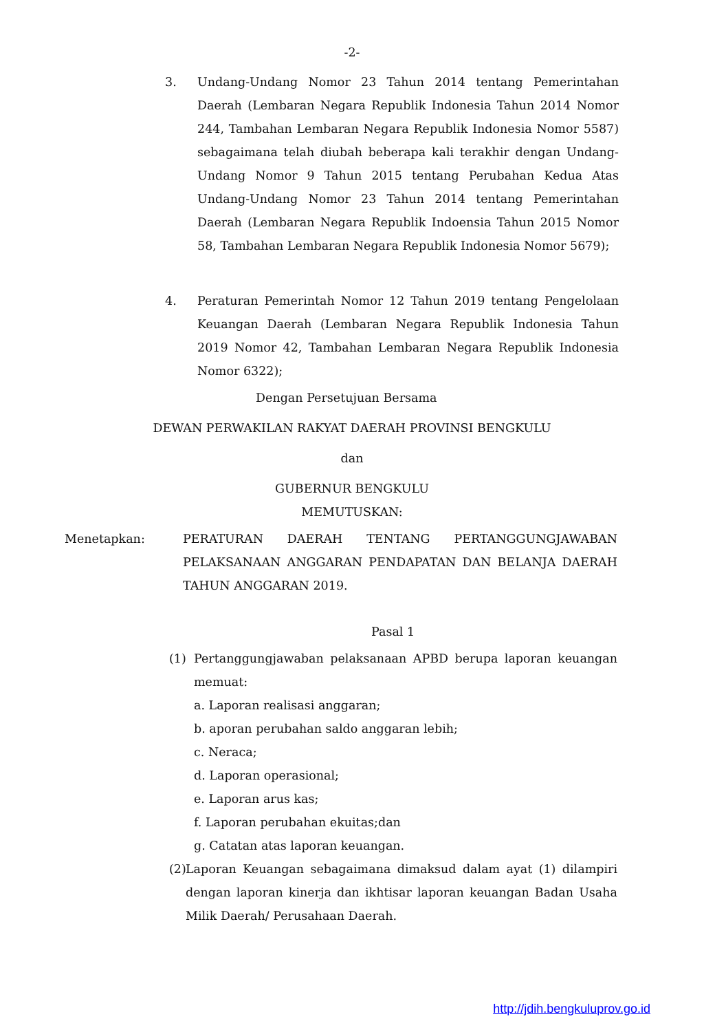-2-
3. Undang-Undang Nomor 23 Tahun 2014 tentang Pemerintahan Daerah (Lembaran Negara Republik Indonesia Tahun 2014 Nomor 244, Tambahan Lembaran Negara Republik Indonesia Nomor 5587) sebagaimana telah diubah beberapa kali terakhir dengan Undang-Undang Nomor 9 Tahun 2015 tentang Perubahan Kedua Atas Undang-Undang Nomor 23 Tahun 2014 tentang Pemerintahan Daerah (Lembaran Negara Republik Indoensia Tahun 2015 Nomor 58, Tambahan Lembaran Negara Republik Indonesia Nomor 5679);
4. Peraturan Pemerintah Nomor 12 Tahun 2019 tentang Pengelolaan Keuangan Daerah (Lembaran Negara Republik Indonesia Tahun 2019 Nomor 42, Tambahan Lembaran Negara Republik Indonesia Nomor 6322);
Dengan Persetujuan Bersama
DEWAN PERWAKILAN RAKYAT DAERAH PROVINSI BENGKULU
dan
GUBERNUR BENGKULU
MEMUTUSKAN:
Menetapkan: PERATURAN DAERAH TENTANG PERTANGGUNGJAWABAN PELAKSANAAN ANGGARAN PENDAPATAN DAN BELANJA DAERAH TAHUN ANGGARAN 2019.
Pasal 1
(1) Pertanggungjawaban pelaksanaan APBD berupa laporan keuangan memuat:
a. Laporan realisasi anggaran;
b. aporan perubahan saldo anggaran lebih;
c. Neraca;
d. Laporan operasional;
e. Laporan arus kas;
f. Laporan perubahan ekuitas;dan
g. Catatan atas laporan keuangan.
(2)
Laporan Keuangan sebagaimana dimaksud dalam ayat (1) dilampiri dengan laporan kinerja dan ikhtisar laporan keuangan Badan Usaha Milik Daerah/ Perusahaan Daerah.
http://jdih.bengkuluprov.go.id